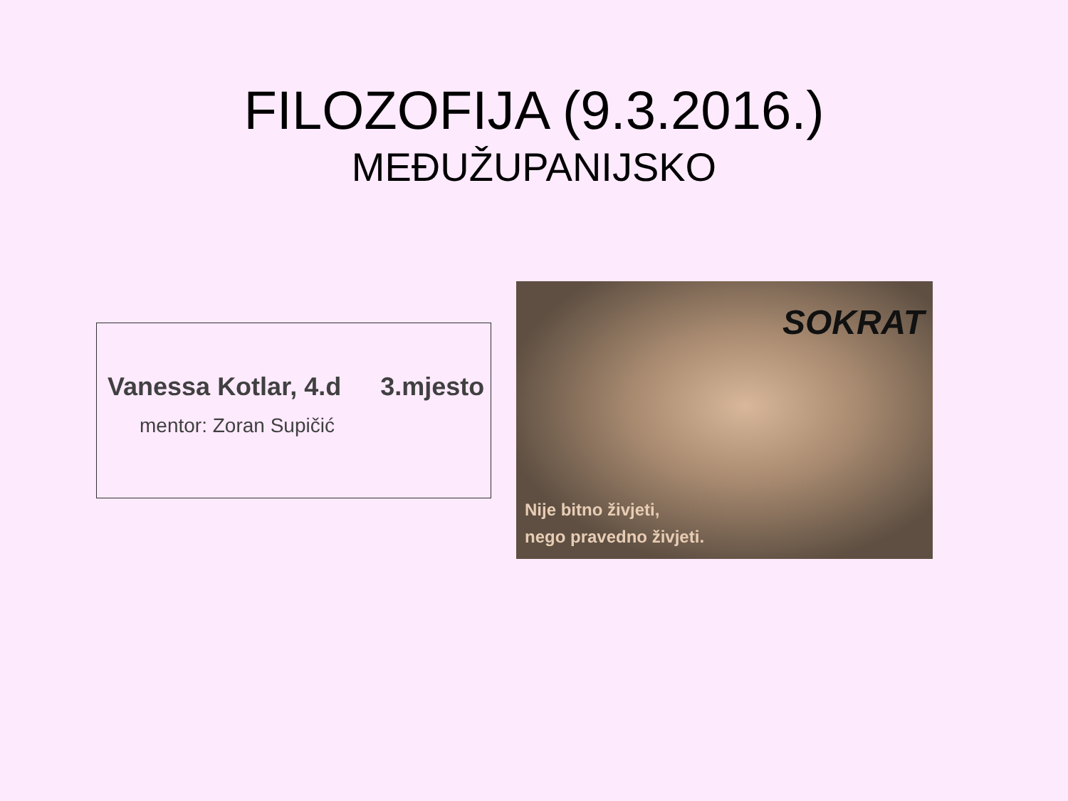FILOZOFIJA (9.3.2016.)
MEĐUŽUPANIJSKO
Vanessa Kotlar, 4.d 3.mjesto
mentor: Zoran Supičić
SOKRAT
Nije bitno živjeti,
nego pravedno živjeti.